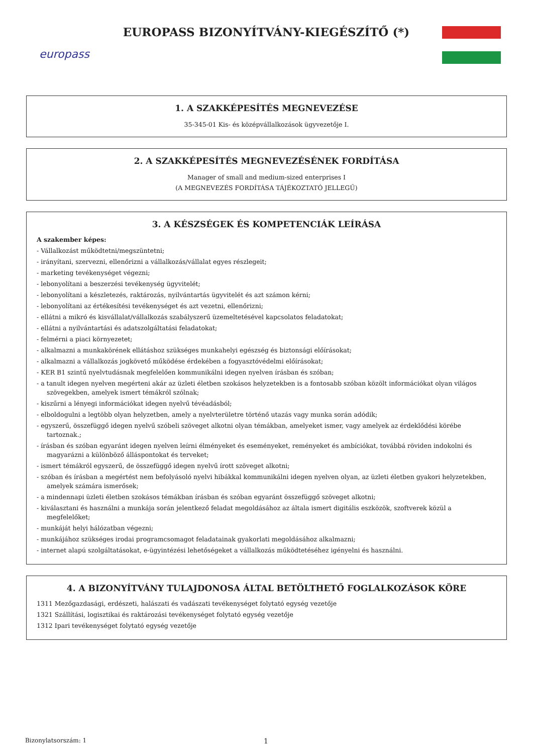europass
EUROPASS BIZONYÍTVÁNY-KIEGÉSZÍTŐ (*)
1. A SZAKKÉPESÍTÉS MEGNEVEZÉSE
35-345-01 Kis- és középvállalkozások ügyvezetője I.
2. A SZAKKÉPESÍTÉS MEGNEVEZÉSÉNEK FORDÍTÁSA
Manager of small and medium-sized enterprises I
(A MEGNEVEZÉS FORDÍTÁSA TÁJÉKOZTATÓ JELLEGŰ)
3. A KÉSZSÉGEK ÉS KOMPETENCIÁK LEÍRÁSA
A szakember képes:
- Vállalkozást működtetni/megszüntetni;
- irányítani, szervezni, ellenőrizni a vállalkozás/vállalat egyes részlegeit;
- marketing tevékenységet végezni;
- lebonyolítani a beszerzési tevékenység ügyvitelét;
- lebonyolítani a készletezés, raktározás, nyilvántartás ügyvitelét és azt számon kérni;
- lebonyolítani az értékesítési tevékenységet és azt vezetni, ellenőrizni;
- ellátni a mikró és kisvállalat/vállalkozás szabályszerű üzemeltetésével kapcsolatos feladatokat;
- ellátni a nyilvántartási és adatszolgáltatási feladatokat;
- felmérni a piaci környezetet;
- alkalmazni a munkakörének ellátáshoz szükséges munkahelyi egészség és biztonsági előírásokat;
- alkalmazni a vállalkozás jogkövető működése érdekében a fogyasztóvédelmi előírásokat;
- KER B1 szintű nyelvtudásnak megfelelően kommunikálni idegen nyelven írásban és szóban;
- a tanult idegen nyelven megérteni akár az üzleti életben szokásos helyzetekben is a fontosabb szóban közölt információkat olyan világos szövegekben, amelyek ismert témákról szólnak;
- kiszűrni a lényegi információkat idegen nyelvű tévéadásból;
- elboldogulni a legtöbb olyan helyzetben, amely a nyelvterületre történő utazás vagy munka során adódik;
- egyszerű, összefüggő idegen nyelvű szóbeli szöveget alkotni olyan témákban, amelyeket ismer, vagy amelyek az érdeklődési körébe tartoznak.;
- írásban és szóban egyaránt idegen nyelven leírni élményeket és eseményeket, reményeket és ambíciókat, továbbá röviden indokolni és magyarázni a különböző álláspontokat és terveket;
- ismert témákról egyszerű, de összefüggő idegen nyelvű írott szöveget alkotni;
- szóban és írásban a megértést nem befolyásoló nyelvi hibákkal kommunikálni idegen nyelven olyan, az üzleti életben gyakori helyzetekben, amelyek számára ismerősek;
- a mindennapi üzleti életben szokásos témákban írásban és szóban egyaránt összefüggő szöveget alkotni;
- kiválasztani és használni a munkája során jelentkező feladat megoldásához az általa ismert digitális eszközök, szoftverek közül a megfelelőket;
- munkáját helyi hálózatban végezni;
- munkájához szükséges irodai programcsomagot feladatainak gyakorlati megoldásához alkalmazni;
- internet alapú szolgáltatásokat, e-ügyintézési lehetőségeket a vállalkozás működtetéséhez igényelni és használni.
4. A BIZONYÍTVÁNY TULAJDONOSA ÁLTAL BETÖLTHETŐ FOGLALKOZÁSOK KÖRE
1311 Mezőgazdasági, erdészeti, halászati és vadászati tevékenységet folytató egység vezetője
1321 Szállítási, logisztikai és raktározási tevékenységet folytató egység vezetője
1312 Ipari tevékenységet folytató egység vezetője
Bizonylatsorszám: 1 1